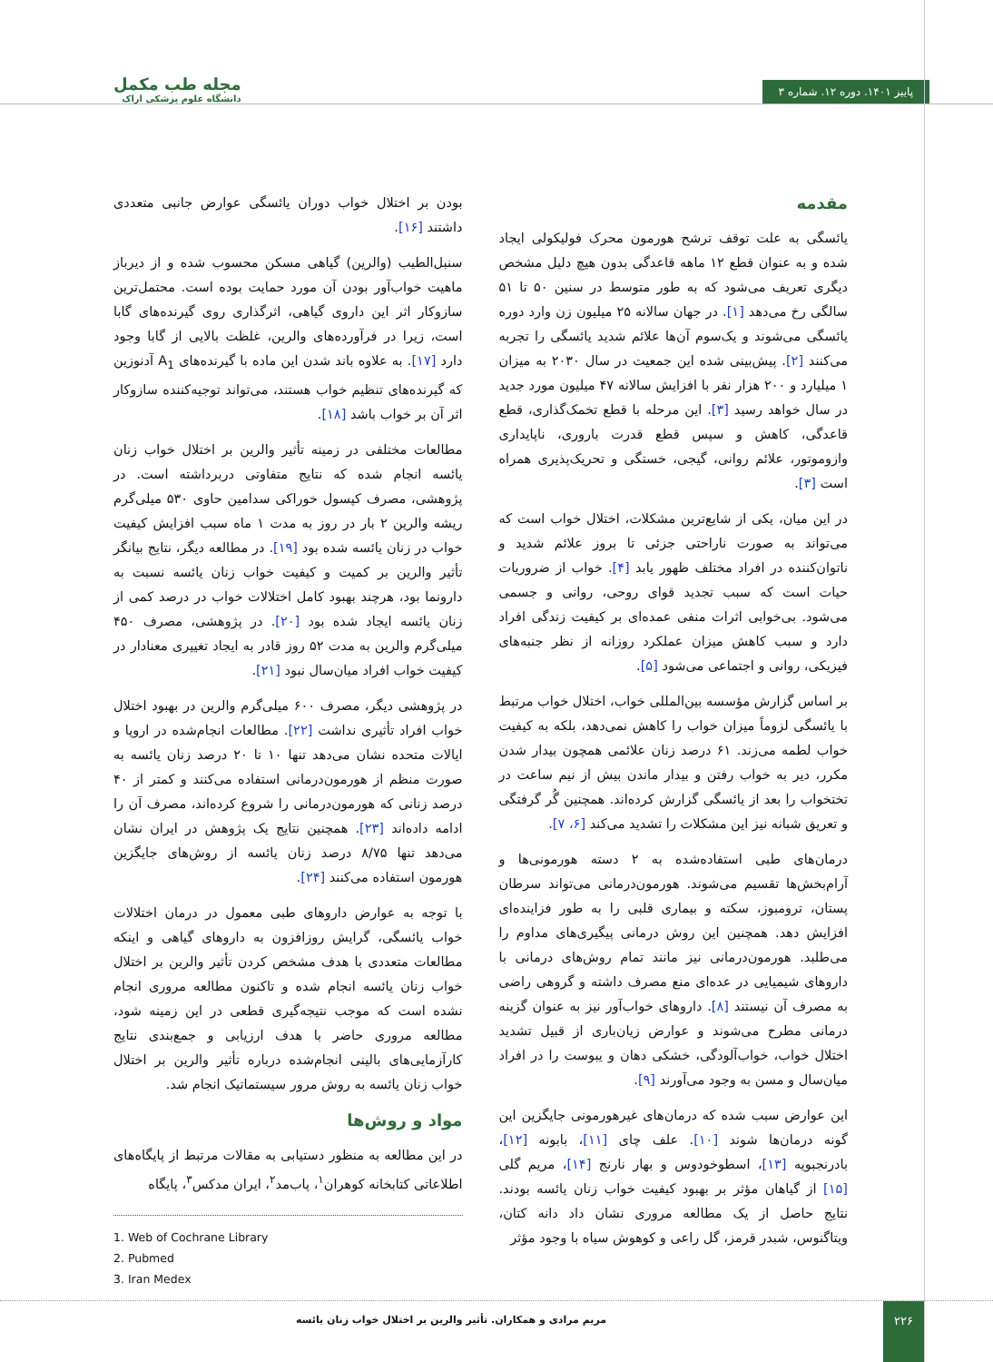مجله طب مکمل
دانشگاه علوم پزشکی اراک
پاییز ۱۴۰۱. دوره ۱۲. شماره ۳
مقدمه
یائسگی به علت توقف ترشح هورمون محرک فولیکولی ایجاد شده و به عنوان قطع ۱۲ ماهه قاعدگی بدون هیچ دلیل مشخص دیگری تعریف می‌شود که به طور متوسط در سنین ۵۰ تا ۵۱ سالگی رخ می‌دهد [۱]. در جهان سالانه ۲۵ میلیون زن وارد دوره یائسگی می‌شوند و یک‌سوم آن‌ها علائم شدید یائسگی را تجربه می‌کنند [۲]. پیش‌بینی شده این جمعیت در سال ۲۰۳۰ به میزان ۱ میلیارد و ۲۰۰ هزار نفر با افزایش سالانه ۴۷ میلیون مورد جدید در سال خواهد رسید [۳]. این مرحله با قطع تخمک‌گذاری، قطع قاعدگی، کاهش و سپس قطع قدرت باروری، ناپایداری وازوموتور، علائم روانی، گیجی، خستگی و تحریک‌پذیری همراه است [۳].
در این میان، یکی از شایع‌ترین مشکلات، اختلال خواب است که می‌تواند به صورت ناراحتی جزئی تا بروز علائم شدید و ناتوان‌کننده در افراد مختلف ظهور یابد [۴]. خواب از ضروریات حیات است که سبب تجدید قوای روحی، روانی و جسمی می‌شود. بی‌خوابی اثرات منفی عمده‌ای بر کیفیت زندگی افراد دارد و سبب کاهش میزان عملکرد روزانه از نظر جنبه‌های فیزیکی، روانی و اجتماعی می‌شود [۵].
بر اساس گزارش مؤسسه بین‌المللی خواب، اختلال خواب مرتبط با یائسگی لزوماً میزان خواب را کاهش نمی‌دهد، بلکه به کیفیت خواب لطمه می‌زند. ۶۱ درصد زنان علائمی همچون بیدار شدن مکرر، دیر به خواب رفتن و بیدار ماندن بیش از نیم ساعت در تختخواب را بعد از یائسگی گزارش کرده‌اند. همچنین گُر گرفتگی و تعریق شبانه نیز این مشکلات را تشدید می‌کند [۶، ۷].
درمان‌های طبی استفاده‌شده به ۲ دسته هورمونی‌ها و آرام‌بخش‌ها تقسیم می‌شوند. هورمون‌درمانی می‌تواند سرطان پستان، ترومبوز، سکته و بیماری قلبی را به طور فزاینده‌ای افزایش دهد. همچنین این روش درمانی پیگیری‌های مداوم را می‌طلبد. هورمون‌درمانی نیز مانند تمام روش‌های درمانی با داروهای شیمیایی در عده‌ای منع مصرف داشته و گروهی راضی به مصرف آن نیستند [۸]. داروهای خواب‌آور نیز به عنوان گزینه درمانی مطرح می‌شوند و عوارض زیان‌باری از قبیل تشدید اختلال خواب، خواب‌آلودگی، خشکی دهان و یبوست را در افراد میان‌سال و مسن به وجود می‌آورند [۹].
این عوارض سبب شده که درمان‌های غیرهورمونی جایگزین این گونه درمان‌ها شوند [۱۰]. علف چای [۱۱]، بابونه [۱۲]، بادرنجبویه [۱۳]، اسطوخودوس و بهار نارنج [۱۴]، مریم گلی [۱۵] از گیاهان مؤثر بر بهبود کیفیت خواب زنان یائسه بودند. نتایج حاصل از یک مطالعه مروری نشان داد دانه کتان، ویتاگنوس، شبدر قرمز، گل راعی و کوهوش سیاه با وجود مؤثر
بودن بر اختلال خواب دوران یائسگی عوارض جانبی متعددی داشتند [۱۶].
سنبل‌الطیب (والرین) گیاهی مسکن محسوب شده و از دیرباز ماهیت خواب‌آور بودن آن مورد حمایت بوده است. محتمل‌ترین سازوکار اثر این داروی گیاهی، اثرگذاری روی گیرنده‌های گابا است، زیرا در فرآورده‌های والرین، غلظت بالایی از گابا وجود دارد [۱۷]. به علاوه باند شدن این ماده با گیرنده‌های A<sub>1</sub> آدنوزین که گیرنده‌های تنظیم خواب هستند، می‌تواند توجیه‌کننده سازوکار اثر آن بر خواب باشد [۱۸].
مطالعات مختلفی در زمینه تأثیر والرین بر اختلال خواب زنان یائسه انجام شده که نتایج متفاوتی دربرداشته است. در پژوهشی، مصرف کپسول خوراکی سدامین حاوی ۵۳۰ میلی‌گرم ریشه والرین ۲ بار در روز به مدت ۱ ماه سبب افزایش کیفیت خواب در زنان یائسه شده بود [۱۹]. در مطالعه دیگر، نتایج بیانگر تأثیر والرین بر کمیت و کیفیت خواب زنان یائسه نسبت به دارونما بود، هرچند بهبود کامل اختلالات خواب در درصد کمی از زنان یائسه ایجاد شده بود [۲۰]. در پژوهشی، مصرف ۴۵۰ میلی‌گرم والرین به مدت ۵۲ روز قادر به ایجاد تغییری معنادار در کیفیت خواب افراد میان‌سال نبود [۲۱].
در پژوهشی دیگر، مصرف ۶۰۰ میلی‌گرم والرین در بهبود اختلال خواب افراد تأثیری نداشت [۲۲]. مطالعات انجام‌شده در اروپا و ایالات متحده نشان می‌دهد تنها ۱۰ تا ۲۰ درصد زنان یائسه به صورت منظم از هورمون‌درمانی استفاده می‌کنند و کمتر از ۴۰ درصد زنانی که هورمون‌درمانی را شروع کرده‌اند، مصرف آن را ادامه داده‌اند [۲۳]. همچنین نتایج یک پژوهش در ایران نشان می‌دهد تنها ۸/۷۵ درصد زنان یائسه از روش‌های جایگزین هورمون استفاده می‌کنند [۲۴].
با توجه به عوارض داروهای طبی معمول در درمان اختلالات خواب یائسگی، گرایش روزافزون به داروهای گیاهی و اینکه مطالعات متعددی با هدف مشخص کردن تأثیر والرین بر اختلال خواب زنان یائسه انجام شده و تاکنون مطالعه مروری انجام نشده است که موجب نتیجه‌گیری قطعی در این زمینه شود، مطالعه مروری حاضر با هدف ارزیابی و جمع‌بندی نتایج کارآزمایی‌های بالینی انجام‌شده درباره تأثیر والرین بر اختلال خواب زنان یائسه به روش مرور سیستماتیک انجام شد.
مواد و روش‌ها
در این مطالعه به منظور دستیابی به مقالات مرتبط از پایگاه‌های اطلاعاتی کتابخانه کوهران<sup>۱</sup>، پاب‌مد<sup>۲</sup>، ایران مدکس<sup>۳</sup>، پایگاه
1. Web of Cochrane Library
2. Pubmed
3. Iran Medex
۲۲۶
مریم مرادی و همکاران. تأثیر والرین بر اختلال خواب زنان یائسه